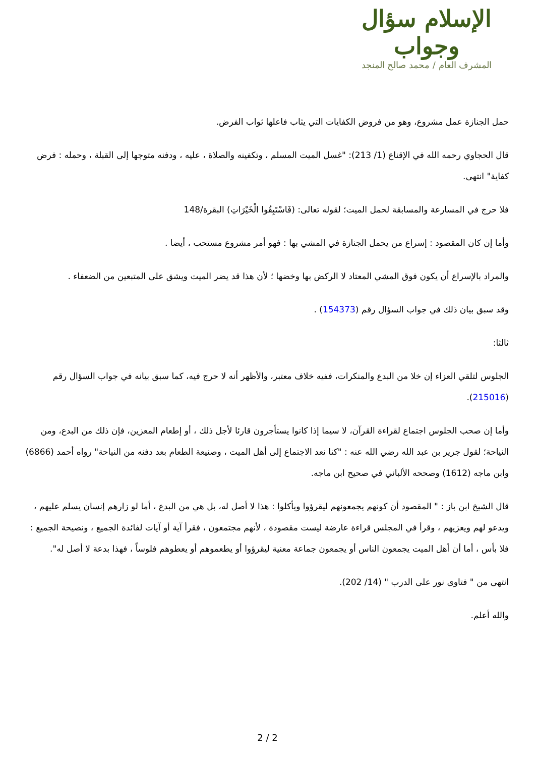الإسلام سؤال وجواب
المشرف العام / محمد صالح المنجد
حمل الجنازة عمل مشروع، وهو من فروض الكفايات التي يثاب فاعلها ثواب الفرض.
قال الحجاوي رحمه الله في الإقناع (1/ 213): "غسل الميت المسلم ، وتكفينه والصلاة ، عليه ، ودفنه متوجها إلى القبلة ، وحمله : فرض كفاية" انتهى.
فلا حرج في المسارعة والمسابقة لحمل الميت؛ لقوله تعالى: (فَاسْتَبِقُوا الْخَيْرَاتِ) البقرة/148
وأما إن كان المقصود : إسراع من يحمل الجنازة في المشي بها : فهو أمر مشروع مستحب ، أيضا .
والمراد بالإسراع أن يكون فوق المشي المعتاد لا الركض بها وخضها ؛ لأن هذا قد يضر الميت ويشق على المتبعين من الضعفاء .
وقد سبق بيان ذلك في جواب السؤال رقم (154373) .
ثالثا:
الجلوس لتلقي العزاء إن خلا من البدع والمنكرات، ففيه خلاف معتبر، والأظهر أنه لا حرج فيه، كما سبق بيانه في جواب السؤال رقم (215016).
وأما إن صحب الجلوس اجتماع لقراءة القرآن، لا سيما إذا كانوا يستأجرون قارئا لأجل ذلك ، أو إطعام المعزين، فإن ذلك من البدع، ومن النياحة؛ لقول جرير بن عبد الله رضي الله عنه : "كنا نعد الاجتماع إلى أهل الميت ، وصنيعة الطعام بعد دفنه من النياحة" رواه أحمد (6866) وابن ماجه (1612) وصححه الألباني في صحيح ابن ماجه.
قال الشيخ ابن باز : " المقصود أن كونهم يجمعونهم ليقرؤوا ويأكلوا : هذا لا أصل له، بل هي من البدع ، أما لو زارهم إنسان يسلم عليهم ، ويدعو لهم ويعزيهم ، وقرأ في المجلس قراءة عارضة ليست مقصودة ، لأنهم مجتمعون ، فقرأ آية أو آيات لفائدة الجميع ، ونصيحة الجميع : فلا بأس ، أما أن أهل الميت يجمعون الناس أو يجمعون جماعة معنية ليقرؤوا أو يطعموهم أو يعطوهم فلوساً ، فهذا بدعة لا أصل له".
انتهى من " فتاوى نور على الدرب " (14/ 202).
والله أعلم.
2 / 2